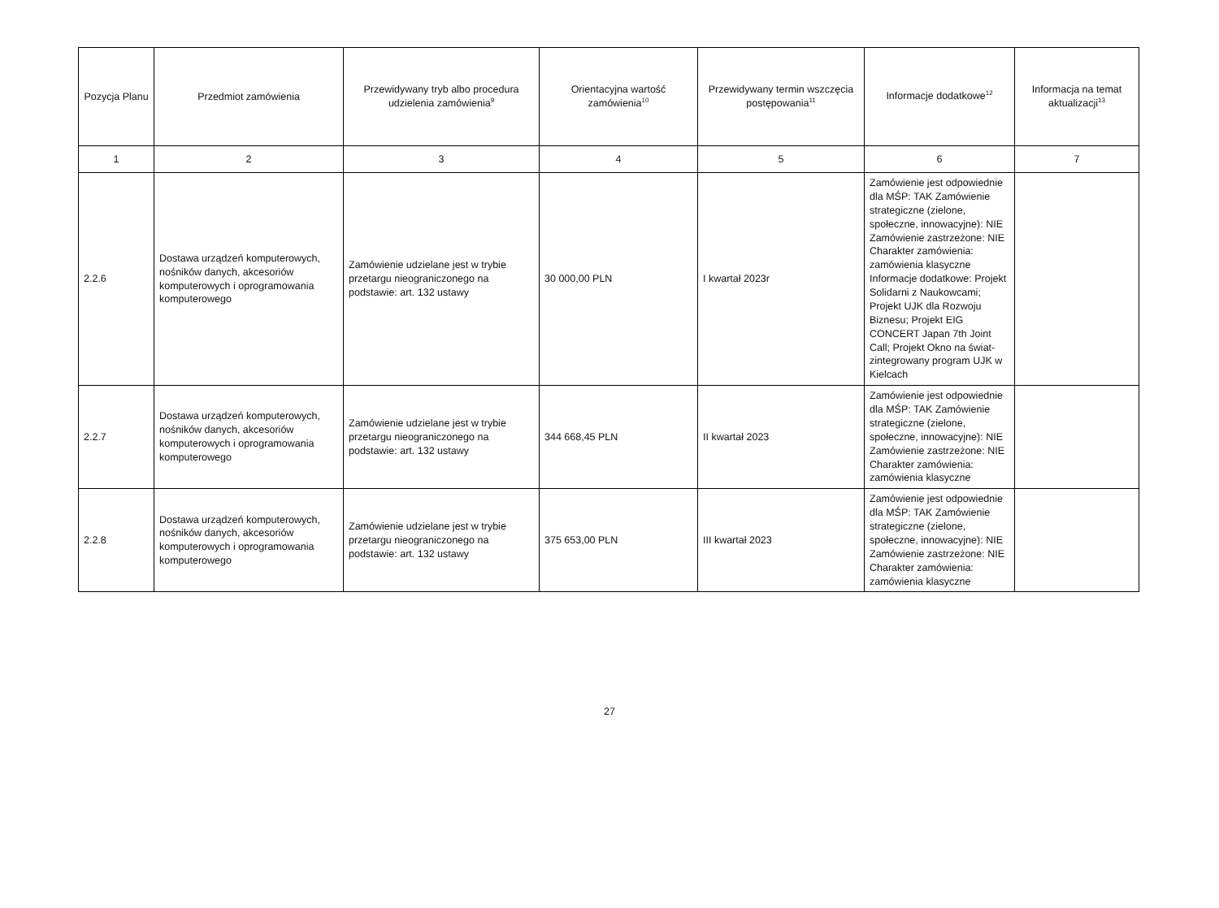| Pozycja Planu | Przedmiot zamówienia | Przewidywany tryb albo procedura udzielenia zamówienia<sup>9</sup> | Orientacyjna wartość zamówienia<sup>10</sup> | Przewidywany termin wszczęcia postępowania<sup>11</sup> | Informacje dodatkowe<sup>12</sup> | Informacja na temat aktualizacji<sup>13</sup> |
| --- | --- | --- | --- | --- | --- | --- |
| 1 | 2 | 3 | 4 | 5 | 6 | 7 |
| 2.2.6 | Dostawa urządzeń komputerowych, nośników danych, akcesoriów komputerowych i oprogramowania komputerowego | Zamówienie udzielane jest w trybie przetargu nieograniczonego na podstawie: art. 132 ustawy | 30 000,00 PLN | I kwartał 2023r | Zamówienie jest odpowiednie dla MŚP: TAK Zamówienie strategiczne (zielone, społeczne, innowacyjne): NIE Zamówienie zastrzeżone: NIE Charakter zamówienia: zamówienia klasyczne Informacje dodatkowe: Projekt Solidarni z Naukowcami; Projekt UJK dla Rozwoju Biznesu; Projekt EIG CONCERT Japan 7th Joint Call; Projekt Okno na świat- zintegrowany program UJK w Kielcach | |
| 2.2.7 | Dostawa urządzeń komputerowych, nośników danych, akcesoriów komputerowych i oprogramowania komputerowego | Zamówienie udzielane jest w trybie przetargu nieograniczonego na podstawie: art. 132 ustawy | 344 668,45 PLN | II kwartał 2023 | Zamówienie jest odpowiednie dla MŚP: TAK Zamówienie strategiczne (zielone, społeczne, innowacyjne): NIE Zamówienie zastrzeżone: NIE Charakter zamówienia: zamówienia klasyczne | |
| 2.2.8 | Dostawa urządzeń komputerowych, nośników danych, akcesoriów komputerowych i oprogramowania komputerowego | Zamówienie udzielane jest w trybie przetargu nieograniczonego na podstawie: art. 132 ustawy | 375 653,00 PLN | III kwartał 2023 | Zamówienie jest odpowiednie dla MŚP: TAK Zamówienie strategiczne (zielone, społeczne, innowacyjne): NIE Zamówienie zastrzeżone: NIE Charakter zamówienia: zamówienia klasyczne | |
27